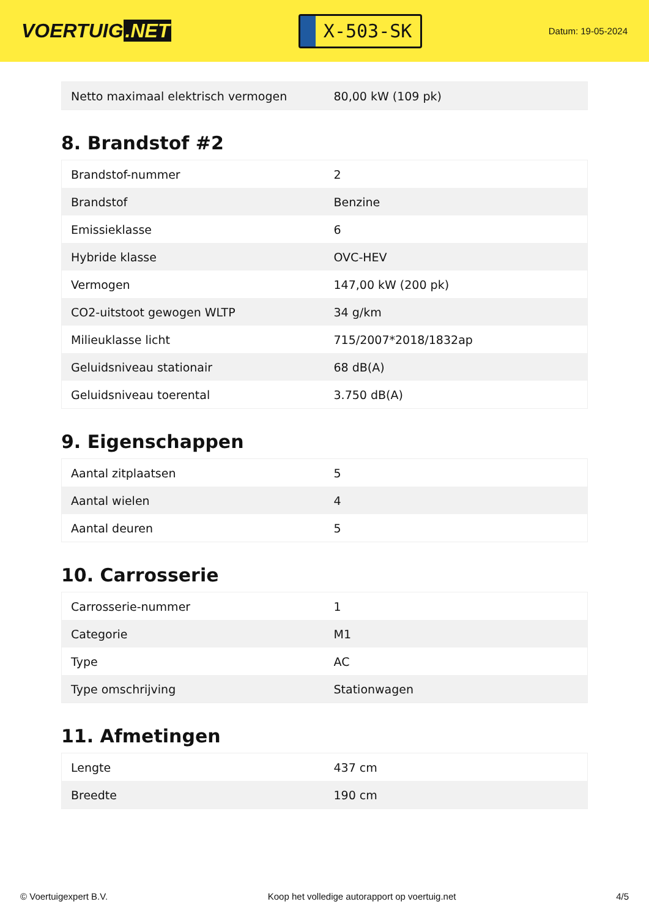VOERTUIG.NET
X-503-SK
Datum: 19-05-2024
| Netto maximaal elektrisch vermogen | 80,00 kW (109 pk) |
8. Brandstof #2
| Brandstof-nummer | 2 |
| Brandstof | Benzine |
| Emissieklasse | 6 |
| Hybride klasse | OVC-HEV |
| Vermogen | 147,00 kW (200 pk) |
| CO2-uitstoot gewogen WLTP | 34 g/km |
| Milieuklasse licht | 715/2007*2018/1832ap |
| Geluidsniveau stationair | 68 dB(A) |
| Geluidsniveau toerental | 3.750 dB(A) |
9. Eigenschappen
| Aantal zitplaatsen | 5 |
| Aantal wielen | 4 |
| Aantal deuren | 5 |
10. Carrosserie
| Carrosserie-nummer | 1 |
| Categorie | M1 |
| Type | AC |
| Type omschrijving | Stationwagen |
11. Afmetingen
| Lengte | 437 cm |
| Breedte | 190 cm |
© Voertuigexpert B.V. Koop het volledige autorapport op voertuig.net 4/5